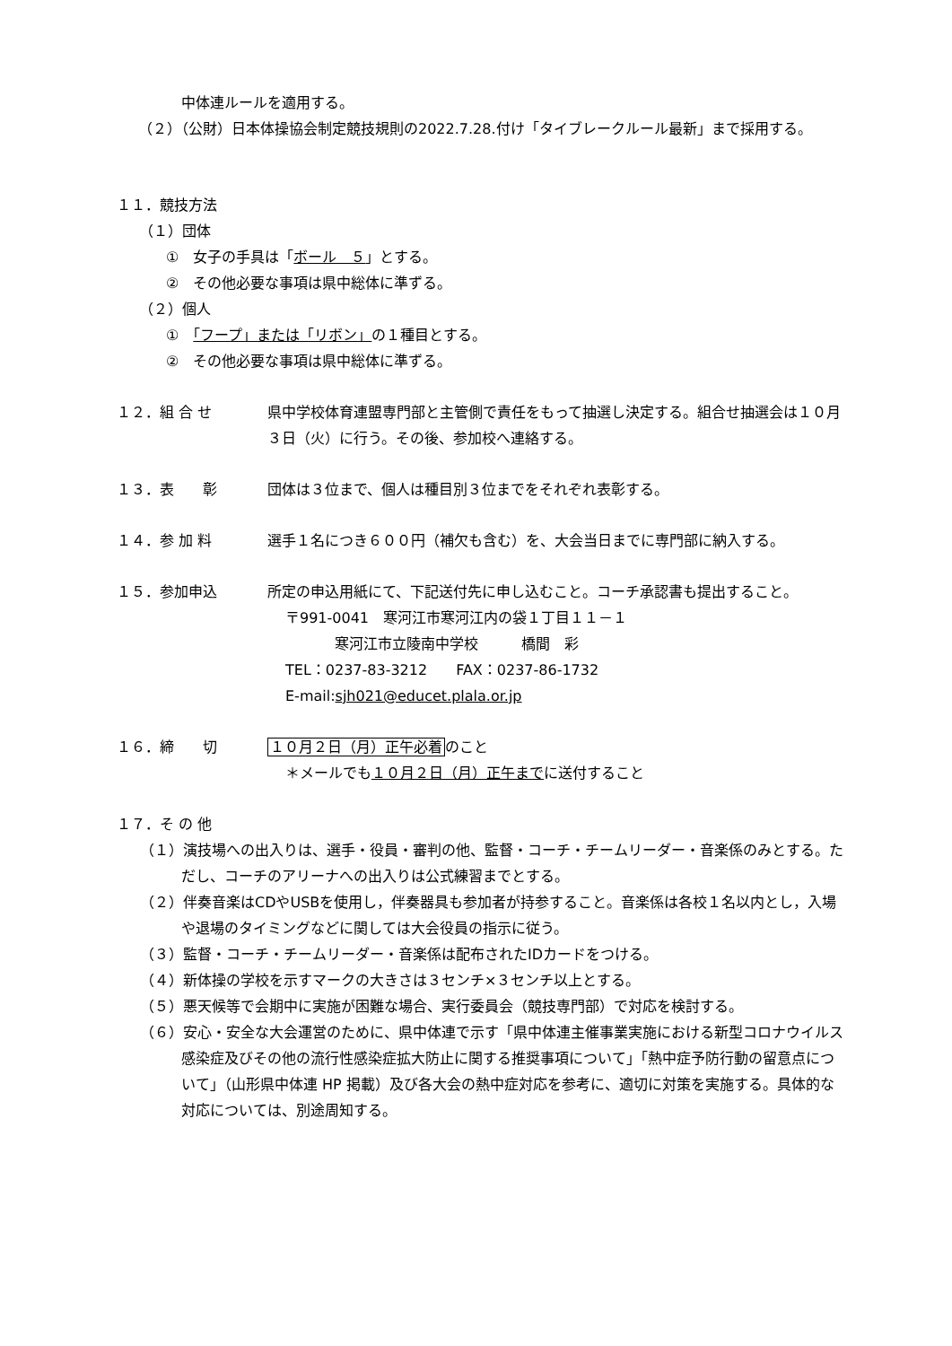中体連ルールを適用する。
（２）（公財）日本体操協会制定競技規則の2022.7.28.付け「タイブレークルール最新」まで採用する。
１１．競技方法
（１）団体
①　女子の手具は「ボール　５」とする。
②　その他必要な事項は県中総体に準ずる。
（２）個人
①　「フープ」または「リボン」の１種目とする。
②　その他必要な事項は県中総体に準ずる。
１２．組 合 せ 県中学校体育連盟専門部と主管側で責任をもって抽選し決定する。組合せ抽選会は１０月３日（火）に行う。その後、参加校へ連絡する。
１３．表　　彰 団体は３位まで、個人は種目別３位までをそれぞれ表彰する。
１４．参 加 料 選手１名につき６００円（補欠も含む）を、大会当日までに専門部に納入する。
１５．参加申込 所定の申込用紙にて、下記送付先に申し込むこと。コーチ承認書も提出すること。
〒991-0041　寒河江市寒河江内の袋１丁目１１－１
寒河江市立陵南中学校　　　橋間　彩
TEL：0237-83-3212　　FAX：0237-86-1732
E-mail:sjh021@educet.plala.or.jp
１６．締　　切 １０月２日（月）正午必着のこと
＊メールでも１０月２日（月）正午までに送付すること
１７．そ の 他
（１）演技場への出入りは、選手・役員・審判の他、監督・コーチ・チームリーダー・音楽係のみとする。ただし、コーチのアリーナへの出入りは公式練習までとする。
（２）伴奏音楽はCDやUSBを使用し，伴奏器具も参加者が持参すること。音楽係は各校１名以内とし，入場や退場のタイミングなどに関しては大会役員の指示に従う。
（３）監督・コーチ・チームリーダー・音楽係は配布されたIDカードをつける。
（４）新体操の学校を示すマークの大きさは３センチ×３センチ以上とする。
（５）悪天候等で会期中に実施が困難な場合、実行委員会（競技専門部）で対応を検討する。
（６）安心・安全な大会運営のために、県中体連で示す「県中体連主催事業実施における新型コロナウイルス感染症及びその他の流行性感染症拡大防止に関する推奨事項について」「熱中症予防行動の留意点について」（山形県中体連 HP 掲載）及び各大会の熱中症対応を参考に、適切に対策を実施する。具体的な対応については、別途周知する。